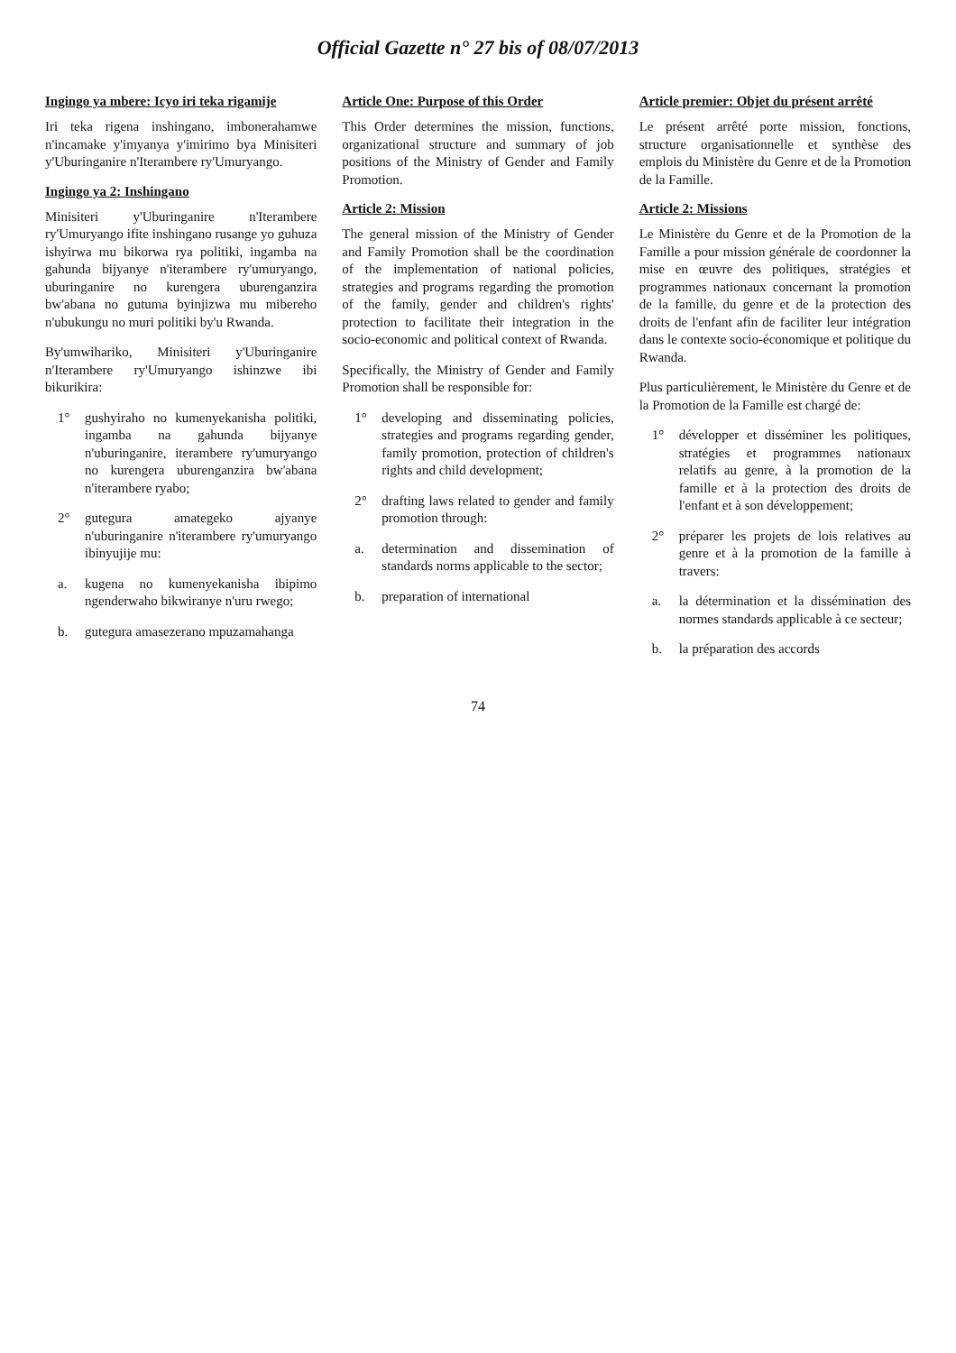Official Gazette n° 27 bis of 08/07/2013
Ingingo ya mbere: Icyo iri teka rigamije
Iri teka rigena inshingano, imbonerahamwe n'incamake y'imyanya y'imirimo bya Minisiteri y'Uburinganire n'Iterambere ry'Umuryango.
Ingingo ya 2: Inshingano
Minisiteri y'Uburinganire n'Iterambere ry'Umuryango ifite inshingano rusange yo guhuza ishyirwa mu bikorwa rya politiki, ingamba na gahunda bijyanye n'iterambere ry'umuryango, uburinganire no kurengera uburenganzira bw'abana no gutuma byinjizwa mu mibereho n'ubukungu no muri politiki by'u Rwanda.
By'umwihariko, Minisiteri y'Uburinganire n'Iterambere ry'Umuryango ishinzwe ibi bikurikira:
1° gushyiraho no kumenyekanisha politiki, ingamba na gahunda bijyanye n'uburinganire, iterambere ry'umuryango no kurengera uburenganzira bw'abana n'iterambere ryabo;
2° gutegura amategeko ajyanye n'uburinganire n'iterambere ry'umuryango ibinyujije mu:
a. kugena no kumenyekanisha ibipimo ngenderwaho bikwiranye n'uru rwego;
b. gutegura amasezerano mpuzamahanga
Article One: Purpose of this Order
This Order determines the mission, functions, organizational structure and summary of job positions of the Ministry of Gender and Family Promotion.
Article 2: Mission
The general mission of the Ministry of Gender and Family Promotion shall be the coordination of the implementation of national policies, strategies and programs regarding the promotion of the family, gender and children's rights' protection to facilitate their integration in the socio-economic and political context of Rwanda.
Specifically, the Ministry of Gender and Family Promotion shall be responsible for:
1° developing and disseminating policies, strategies and programs regarding gender, family promotion, protection of children's rights and child development;
2° drafting laws related to gender and family promotion through:
a. determination and dissemination of standards norms applicable to the sector;
b. preparation of international
Article premier: Objet du présent arrêté
Le présent arrêté porte mission, fonctions, structure organisationnelle et synthèse des emplois du Ministère du Genre et de la Promotion de la Famille.
Article 2: Missions
Le Ministère du Genre et de la Promotion de la Famille a pour mission générale de coordonner la mise en œuvre des politiques, stratégies et programmes nationaux concernant la promotion de la famille, du genre et de la protection des droits de l'enfant afin de faciliter leur intégration dans le contexte socio-économique et politique du Rwanda.
Plus particulièrement, le Ministère du Genre et de la Promotion de la Famille est chargé de:
1° développer et disséminer les politiques, stratégies et programmes nationaux relatifs au genre, à la promotion de la famille et à la protection des droits de l'enfant et à son développement;
2° préparer les projets de lois relatives au genre et à la promotion de la famille à travers:
a. la détermination et la dissémination des normes standards applicable à ce secteur;
b. la préparation des accords
74